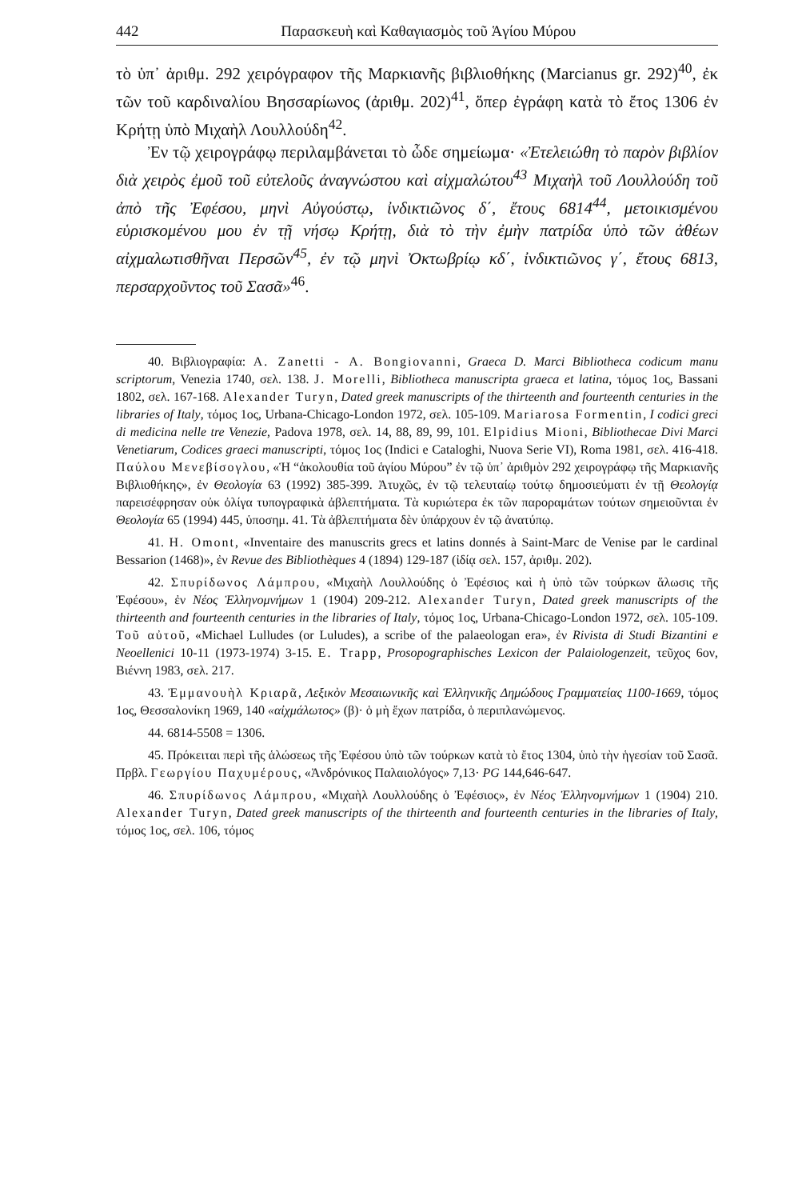442 Παρασκευὴ καὶ Καθαγιασμὸς τοῦ Ἁγίου Μύρου
τὸ ὑπ᾽ ἀριθμ. 292 χειρόγραφον τῆς Μαρκιανῆς βιβλιοθήκης (Marcianus gr. 292)<sup>40</sup>, ἐκ τῶν τοῦ καρδιναλίου Βησσαρίωνος (ἀριθμ. 202)<sup>41</sup>, ὅπερ ἐγράφη κατὰ τὸ ἔτος 1306 ἐν Κρήτῃ ὑπὸ Μιχαὴλ Λουλλούδη<sup>42</sup>.
Ἐν τῷ χειρογράφῳ περιλαμβάνεται τὸ ὧδε σημείωμα· «Ἐτελειώθη τὸ παρὸν βιβλίον διὰ χειρὸς ἐμοῦ τοῦ εὐτελοῦς ἀναγνώστου καὶ αἰχμαλώτου<sup>43</sup> Μιχαὴλ τοῦ Λουλλούδη τοῦ ἀπὸ τῆς Ἐφέσου, μηνὶ Αὐγούστῳ, ἰνδικτιῶνος δ΄, ἔτους 6814<sup>44</sup>, μετοικισμένου εὑρισκομένου μου ἐν τῇ νήσῳ Κρήτῃ, διὰ τὸ τὴν ἐμὴν πατρίδα ὑπὸ τῶν ἀθέων αἰχμαλωτισθῆναι Περσῶν<sup>45</sup>, ἐν τῷ μηνὶ Ὀκτωβρίῳ κδ΄, ἰνδικτιῶνος γ΄, ἔτους 6813, περσαρχοῦντος τοῦ Σασᾶ»<sup>46</sup>.
40. Βιβλιογραφία: A. Zanetti - A. Bongiovanni, Graeca D. Marci Bibliotheca codicum manu scriptorum, Venezia 1740, σελ. 138. J. Morelli, Bibliotheca manuscripta graeca et latina, τόμος 1ος, Bassani 1802, σελ. 167-168. Alexander Turyn, Dated greek manuscripts of the thirteenth and fourteenth centuries in the libraries of Italy, τόμος 1ος, Urbana-Chicago-London 1972, σελ. 105-109. Mariarosa Formentin, I codici greci di medicina nelle tre Venezie, Padova 1978, σελ. 14, 88, 89, 99, 101. Elpidius Mioni, Bibliothecae Divi Marci Venetiarum, Codices graeci manuscripti, τόμος 1ος (Indici e Cataloghi, Nuova Serie VI), Roma 1981, σελ. 416-418. Παύλου Μενεβίσογλου, «Ἡ “ἀκολουθία τοῦ ἁγίου Μύρου” ἐν τῷ ὑπ᾽ ἀριθμὸν 292 χειρογράφῳ τῆς Μαρκιανῆς Βιβλιοθήκης», ἐν Θεολογία 63 (1992) 385-399. Ἀτυχῶς, ἐν τῷ τελευταίῳ τούτῳ δημοσιεύματι ἐν τῇ Θεολογίᾳ παρεισέφρησαν οὐκ ὀλίγα τυπογραφικὰ ἀβλεπτήματα. Τὰ κυριώτερα ἐκ τῶν παροραμάτων τούτων σημειοῦνται ἐν Θεολογία 65 (1994) 445, ὑποσημ. 41. Τὰ ἀβλεπτήματα δὲν ὑπάρχουν ἐν τῷ ἀνατύπῳ.
41. H. Omont, «Inventaire des manuscrits grecs et latins donnés à Saint-Marc de Venise par le cardinal Bessarion (1468)», ἐν Revue des Bibliothèques 4 (1894) 129-187 (ἰδίᾳ σελ. 157, ἀριθμ. 202).
42. Σπυρίδωνος Λάμπρου, «Μιχαὴλ Λουλλούδης ὁ Ἐφέσιος καὶ ἡ ὑπὸ τῶν τούρκων ἅλωσις τῆς Ἐφέσου», ἐν Νέος Ἑλληνομνήμων 1 (1904) 209-212. Alexander Turyn, Dated greek manuscripts of the thirteenth and fourteenth centuries in the libraries of Italy, τόμος 1ος, Urbana-Chicago-London 1972, σελ. 105-109. Τοῦ αὐτοῦ, «Michael Lulludes (or Luludes), a scribe of the palaeologan era», ἐν Rivista di Studi Bizantini e Neoellenici 10-11 (1973-1974) 3-15. E. Trapp, Prosopographisches Lexicon der Palaiologenzeit, τεῦχος 6ον, Βιέννη 1983, σελ. 217.
43. Ἐμμανουὴλ Κριαρᾶ, Λεξικὸν Μεσαιωνικῆς καὶ Ἑλληνικῆς Δημώδους Γραμματείας 1100-1669, τόμος 1ος, Θεσσαλονίκη 1969, 140 «αἰχμάλωτος» (β)· ὁ μὴ ἔχων πατρίδα, ὁ περιπλανώμενος.
44. 6814-5508 = 1306.
45. Πρόκειται περὶ τῆς ἁλώσεως τῆς Ἐφέσου ὑπὸ τῶν τούρκων κατὰ τὸ ἔτος 1304, ὑπὸ τὴν ἡγεσίαν τοῦ Σασᾶ. Πρβλ. Γεωργίου Παχυμέρους, «Ἀνδρόνικος Παλαιολόγος» 7,13· PG 144,646-647.
46. Σπυρίδωνος Λάμπρου, «Μιχαὴλ Λουλλούδης ὁ Ἐφέσιος», ἐν Νέος Ἑλληνομνήμων 1 (1904) 210. Alexander Turyn, Dated greek manuscripts of the thirteenth and fourteenth centuries in the libraries of Italy, τόμος 1ος, σελ. 106, τόμος